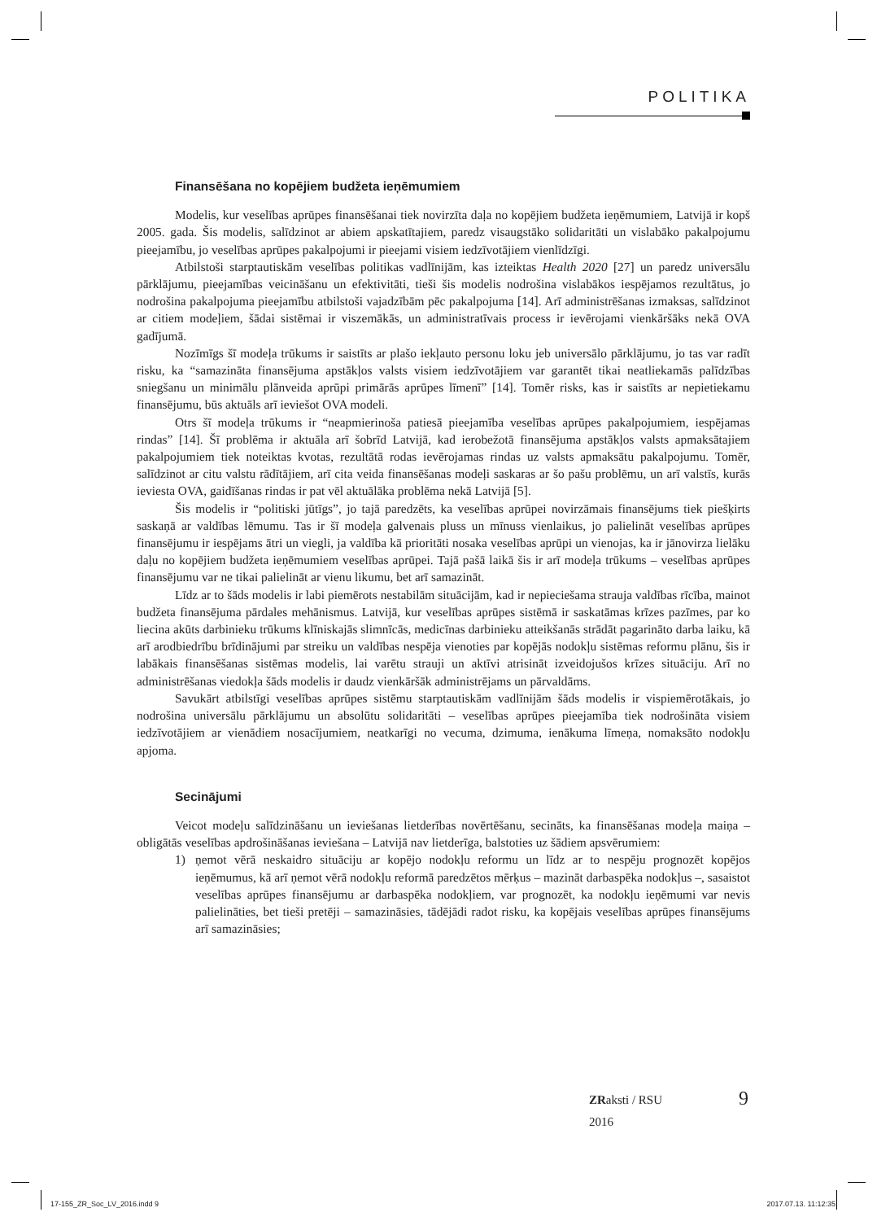POLITIKA
Finansēšana no kopējiem budžeta ieņēmumiem
Modelis, kur veselības aprūpes finansēšanai tiek novirzīta daļa no kopējiem budžeta ieņēmumiem, Latvijā ir kopš 2005. gada. Šis modelis, salīdzinot ar abiem apskatītajiem, paredz visaugstāko solidaritāti un vislabāko pakalpojumu pieejamību, jo veselības aprūpes pakalpojumi ir pieejami visiem iedzīvotājiem vienlīdzīgi.
Atbilstoši starptautiskām veselības politikas vadlīnijām, kas izteiktas Health 2020 [27] un paredz universālu pārklājumu, pieejamības veicināšanu un efektivitāti, tieši šis modelis nodrošina vislabākos iespējamos rezultātus, jo nodrošina pakalpojuma pieejamību atbilstoši vajadzībām pēc pakalpojuma [14]. Arī administrēšanas izmaksas, salīdzinot ar citiem modeļiem, šādai sistēmai ir viszemākās, un adminis­tratīvais process ir ievērojami vienkāršāks nekā OVA gadījumā.
Nozīmīgs šī modeļa trūkums ir saistīts ar plašo iekļauto personu loku jeb universālo pārklājumu, jo tas var radīt risku, ka “samazināta finansējuma apstākļos valsts visiem iedzīvotājiem var garantēt tikai neatliekamās palīdzības sniegšanu un minimālu plānveida aprūpi primārās aprūpes līmenī” [14]. Tomēr risks, kas ir saistīts ar nepietiekamu finansējumu, būs aktuāls arī ieviešot OVA modeli.
Otrs šī modeļa trūkums ir “neapmierinoša patiesā pieejamība veselības aprūpes pakalpojumiem, iespējamas rindas” [14]. Šī problēma ir aktuāla arī šobrīd Latvijā, kad ierobežotā finansējuma apstākļos valsts apmaksātajiem pakalpojumiem tiek noteiktas kvotas, rezultātā rodas ievērojamas rindas uz valsts apmaksātu pakalpojumu. Tomēr, salīdzinot ar citu valstu rādītājiem, arī cita veida finansēšanas modeļi saskaras ar šo pašu problēmu, un arī valstīs, kurās ieviesta OVA, gaidīšanas rindas ir pat vēl aktuālāka problēma nekā Latvijā [5].
Šis modelis ir “politiski jūtīgs”, jo tajā paredzēts, ka veselības aprūpei novirzāmais finansējums tiek piešķirts saskaņā ar valdības lēmumu. Tas ir šī modeļa galvenais pluss un mīnuss vienlaikus, jo palielināt veselības aprūpes finansējumu ir iespējams ātri un viegli, ja valdība kā prioritāti nosaka vese­lības aprūpi un vienojas, ka ir jānovirza lielāku daļu no kopējiem budžeta ieņēmumiem veselības aprūpei. Tajā pašā laikā šis ir arī modeļa trūkums – veselības aprūpes finansējumu var ne tikai palielināt ar vienu likumu, bet arī samazināt.
Līdz ar to šāds modelis ir labi piemērots nestabilām situācijām, kad ir nepieciešama strauja valdības rīcība, mainot budžeta finansējuma pārdales mehānismus. Latvijā, kur veselības aprūpes sistēmā ir saska­tāmas krīzes pazīmes, par ko liecina akūts darbinieku trūkums klīniskajās slimnīcās, medicīnas darbi­nieku atteikšanās strādāt pagarināto darba laiku, kā arī arodbiedrību brīdinājumi par streiku un valdības nespēja vienoties par kopējās nodokļu sistēmas reformu plānu, šis ir labākais finansēšanas sistēmas modelis, lai varētu strauji un aktīvi atrisināt izveidojušos krīzes situāciju. Arī no administrēšanas viedokļa šāds modelis ir daudz vienkāršāk administrējams un pārvaldāms.
Savukārt atbilstīgi veselības aprūpes sistēmu starptautiskām vadlīnijām šāds modelis ir vispiemē­rotākais, jo nodrošina universālu pārklājumu un absolūtu solidaritāti – veselības aprūpes pieejamība tiek nodrošināta visiem iedzīvotājiem ar vienādiem nosacījumiem, neatkarīgi no vecuma, dzimuma, ienākuma līmeņa, nomaksāto nodokļu apjoma.
Secinājumi
Veicot modeļu salīdzināšanu un ieviešanas lietderības novērtēšanu, secināts, ka finansēšanas modeļa maiņa – obligātās veselības apdrošināšanas ieviešana – Latvijā nav lietderīga, balstoties uz šādiem apsvērumiem:
1) ņemot vērā neskaidro situāciju ar kopējo nodokļu reformu un līdz ar to nespēju prognozēt kopējos ieņēmumus, kā arī ņemot vērā nodokļu reformā paredzētos mērķus – mazināt darba­spēka nodokļus –, sasaistot veselības aprūpes finansējumu ar darbaspēka nodokļiem, var prog­nozēt, ka nodokļu ieņēmumi var nevis palielināties, bet tieši pretēji – samazināsies, tādējādi radot risku, ka kopējais veselības aprūpes finansējums arī samazināsies;
ZRaksti / RSU
2016
9
17-155_ZR_Soc_LV_2016.indd 9 2017.07.13. 11:12:35